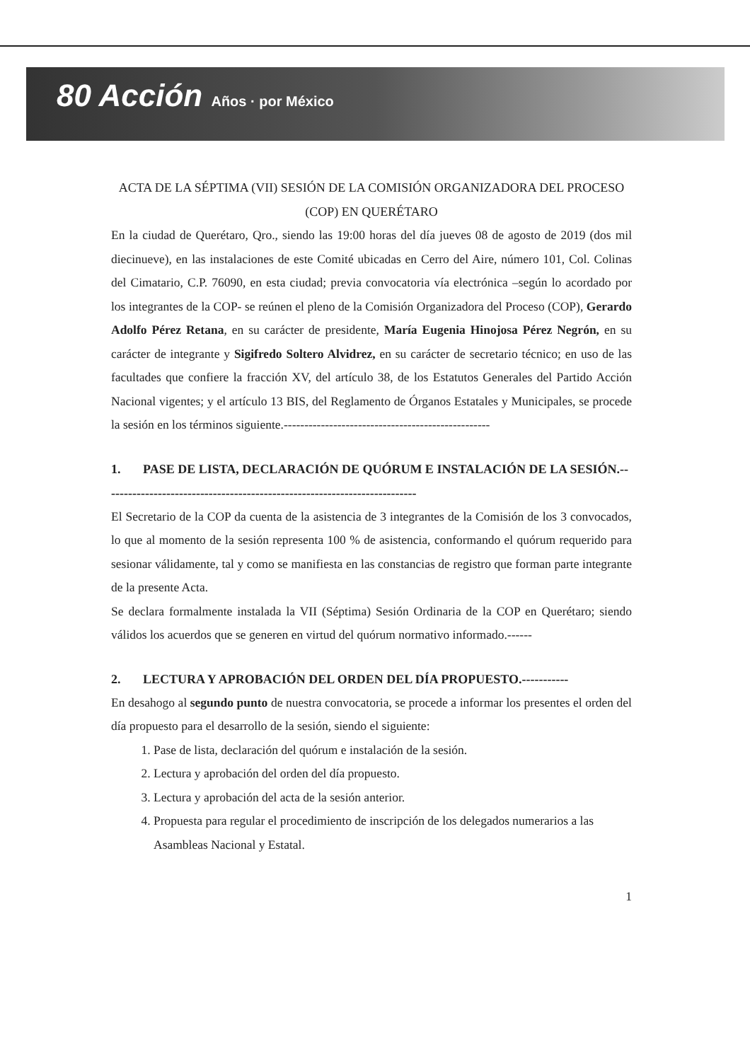80 Acción Años · por México
ACTA DE LA SÉPTIMA (VII) SESIÓN DE LA COMISIÓN ORGANIZADORA DEL PROCESO (COP) EN QUERÉTARO
En la ciudad de Querétaro, Qro., siendo las 19:00 horas del día jueves 08 de agosto de 2019 (dos mil diecinueve), en las instalaciones de este Comité ubicadas en Cerro del Aire, número 101, Col. Colinas del Cimatario, C.P. 76090, en esta ciudad; previa convocatoria vía electrónica –según lo acordado por los integrantes de la COP- se reúnen el pleno de la Comisión Organizadora del Proceso (COP), Gerardo Adolfo Pérez Retana, en su carácter de presidente, María Eugenia Hinojosa Pérez Negrón, en su carácter de integrante y Sigifredo Soltero Alvidrez, en su carácter de secretario técnico; en uso de las facultades que confiere la fracción XV, del artículo 38, de los Estatutos Generales del Partido Acción Nacional vigentes; y el artículo 13 BIS, del Reglamento de Órganos Estatales y Municipales, se procede la sesión en los términos siguiente.--------------------------------------------------
1. PASE DE LISTA, DECLARACIÓN DE QUÓRUM E INSTALACIÓN DE LA SESIÓN.--------------------------------------------------------------------------
El Secretario de la COP da cuenta de la asistencia de 3 integrantes de la Comisión de los 3 convocados, lo que al momento de la sesión representa 100 % de asistencia, conformando el quórum requerido para sesionar válidamente, tal y como se manifiesta en las constancias de registro que forman parte integrante de la presente Acta.
Se declara formalmente instalada la VII (Séptima) Sesión Ordinaria de la COP en Querétaro; siendo válidos los acuerdos que se generen en virtud del quórum normativo informado.------
2. LECTURA Y APROBACIÓN DEL ORDEN DEL DÍA PROPUESTO.-----------
En desahogo al segundo punto de nuestra convocatoria, se procede a informar los presentes el orden del día propuesto para el desarrollo de la sesión, siendo el siguiente:
1. Pase de lista, declaración del quórum e instalación de la sesión.
2. Lectura y aprobación del orden del día propuesto.
3. Lectura y aprobación del acta de la sesión anterior.
4. Propuesta para regular el procedimiento de inscripción de los delegados numerarios a las Asambleas Nacional y Estatal.
1